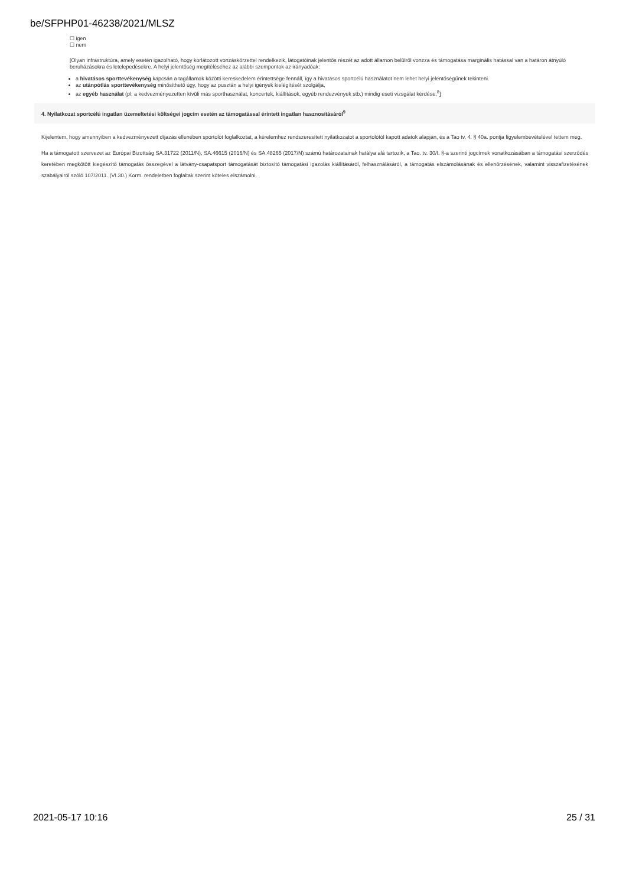be/SFPHP01-46238/2021/MLSZ
☐ igen
☐ nem
[Olyan infrastruktúra, amely esetén igazolható, hogy korlátozott vonzáskörzettel rendelkezik, látogatóinak jelentős részét az adott államon belülről vonzza és támogatása marginális hatással van a határon átnyúló beruházásokra és letelepedésekre. A helyi jelentőség megítéléséhez az alábbi szempontok az irányadóak:
a hivatásos sporttevékenység kapcsán a tagállamok közötti kereskedelem érintettsége fennáll, így a hivatásos sportcélú használatot nem lehet helyi jelentőségűnek tekinteni.
az utánpótlás sporttevékenység minősíthető úgy, hogy az pusztán a helyi igények kielégítését szolgálja,
az egyéb használat (pl. a kedvezményezetten kívüli más sporthasználat, koncertek, kiállítások, egyéb rendezvények stb.) mindig eseti vizsgálat kérdése.<sup>8</sup>]
4. Nyilatkozat sportcélú ingatlan üzemeltetési költségei jogcím esetén az támogatással érintett ingatlan hasznosításáról<sup>9</sup>
Kijelentem, hogy amennyiben a kedvezményezett díjazás ellenében sportolót foglalkoztat, a kérelemhez rendszeresített nyilatkozatot a sportolótól kapott adatok alapján, és a Tao tv. 4. § 40a. pontja figyelembevételével tettem meg.
Ha a támogatott szervezet az Európai Bizottság SA.31722 (2011/N), SA.46615 (2016/N) és SA.48265 (2017/N) számú határozatainak hatálya alá tartozik, a Tao. tv. 30/I. §-a szerinti jogcímek vonatkozásában a támogatási szerződés keretében megkötött kiegészítő támogatás összegével a látvány-csapatsport támogatását biztosító támogatási igazolás kiállításáról, felhasználásáról, a támogatás elszámolásának és ellenőrzésének, valamint visszafizetésének szabályairól szóló 107/2011. (VI.30.) Korm. rendeletben foglaltak szerint köteles elszámolni.
2021-05-17 10:16 25 / 31